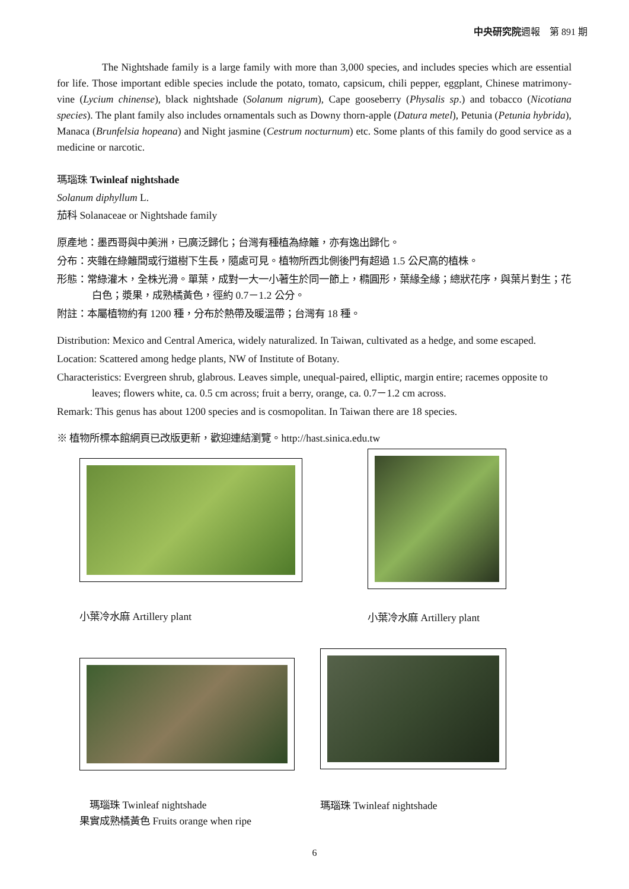中央研究院週報　第 891 期
The Nightshade family is a large family with more than 3,000 species, and includes species which are essential for life. Those important edible species include the potato, tomato, capsicum, chili pepper, eggplant, Chinese matrimony-vine (Lycium chinense), black nightshade (Solanum nigrum), Cape gooseberry (Physalis sp.) and tobacco (Nicotiana species). The plant family also includes ornamentals such as Downy thorn-apple (Datura metel), Petunia (Petunia hybrida), Manaca (Brunfelsia hopeana) and Night jasmine (Cestrum nocturnum) etc. Some plants of this family do good service as a medicine or narcotic.
瑪瑙珠 Twinleaf nightshade
Solanum diphyllum L.
茄科 Solanaceae or Nightshade family
原產地：墨西哥與中美洲，已廣泛歸化；台灣有種植為綠籬，亦有逸出歸化。
分布：夾雜在綠籬間或行道樹下生長，隨處可見。植物所西北側後門有超過 1.5 公尺高的植株。
形態：常綠灌木，全株光滑。單葉，成對一大一小著生於同一節上，橢圓形，葉緣全緣；總狀花序，與葉片對生；花白色；漿果，成熟橘黃色，徑約 0.7－1.2 公分。
附註：本屬植物約有 1200 種，分布於熱帶及暖溫帶；台灣有 18 種。
Distribution: Mexico and Central America, widely naturalized. In Taiwan, cultivated as a hedge, and some escaped.
Location: Scattered among hedge plants, NW of Institute of Botany.
Characteristics: Evergreen shrub, glabrous. Leaves simple, unequal-paired, elliptic, margin entire; racemes opposite to leaves; flowers white, ca. 0.5 cm across; fruit a berry, orange, ca. 0.7－1.2 cm across.
Remark: This genus has about 1200 species and is cosmopolitan. In Taiwan there are 18 species.
※ 植物所標本館網頁已改版更新，歡迎連結瀏覽。http://hast.sinica.edu.tw
小葉冷水麻 Artillery plant
小葉冷水麻 Artillery plant
　瑪瑙珠 Twinleaf nightshade
果實成熟橘黃色 Fruits orange when ripe
瑪瑙珠 Twinleaf nightshade
6